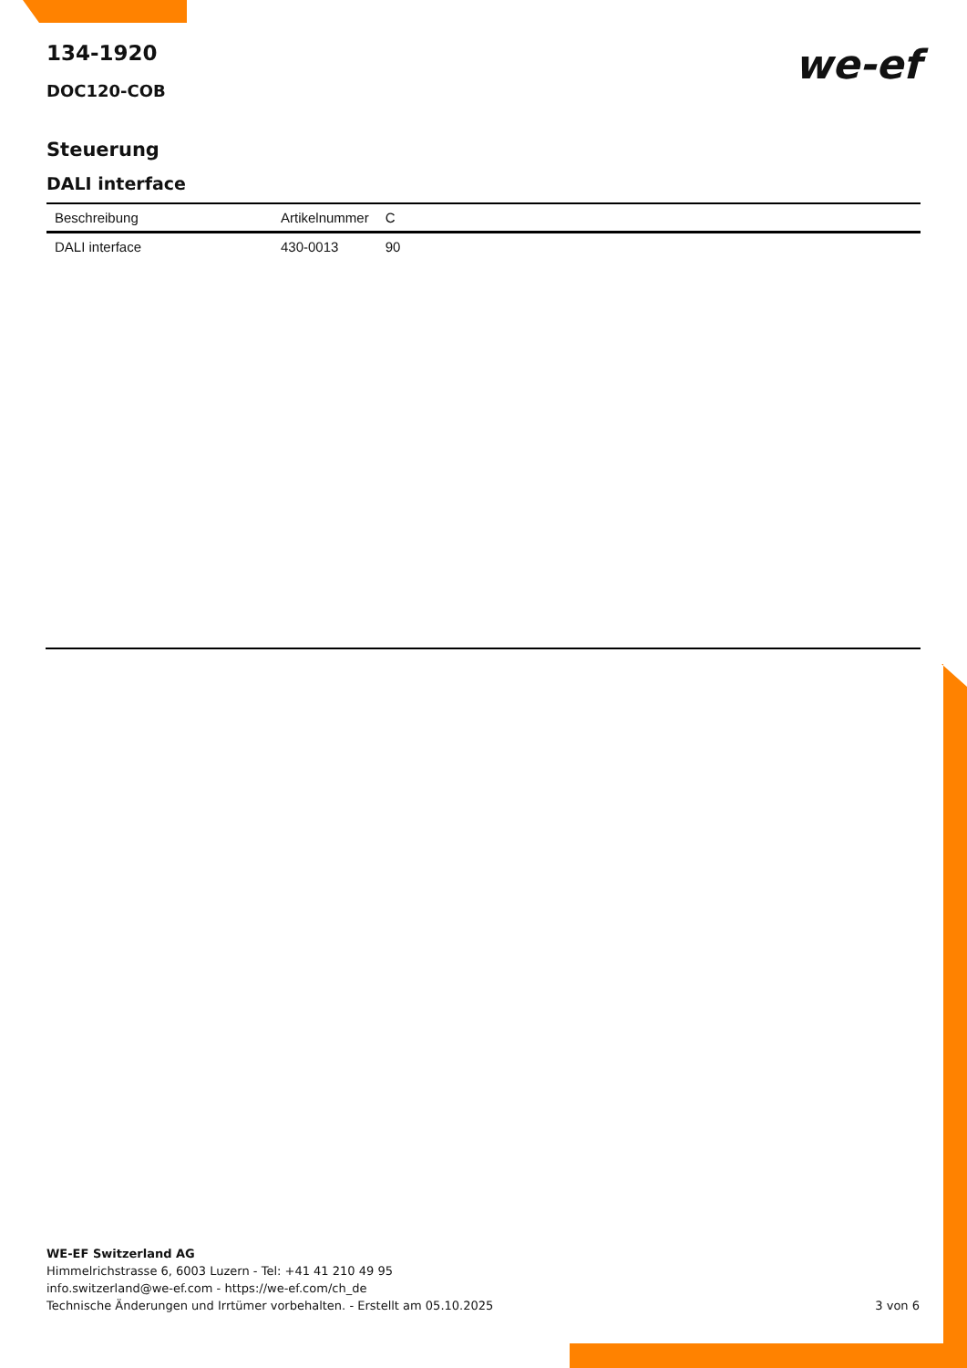we-ef
134-1920
DOC120-COB
Steuerung
DALI interface
| Beschreibung | Artikelnummer | C |
| --- | --- | --- |
| DALI interface | 430-0013 | 90 |
WE-EF Switzerland AG
Himmelrichstrasse 6, 6003 Luzern - Tel: +41 41 210 49 95
info.switzerland@we-ef.com - https://we-ef.com/ch_de
3 von 6 Technische Änderungen und Irrtümer vorbehalten. - Erstellt am 05.10.2025